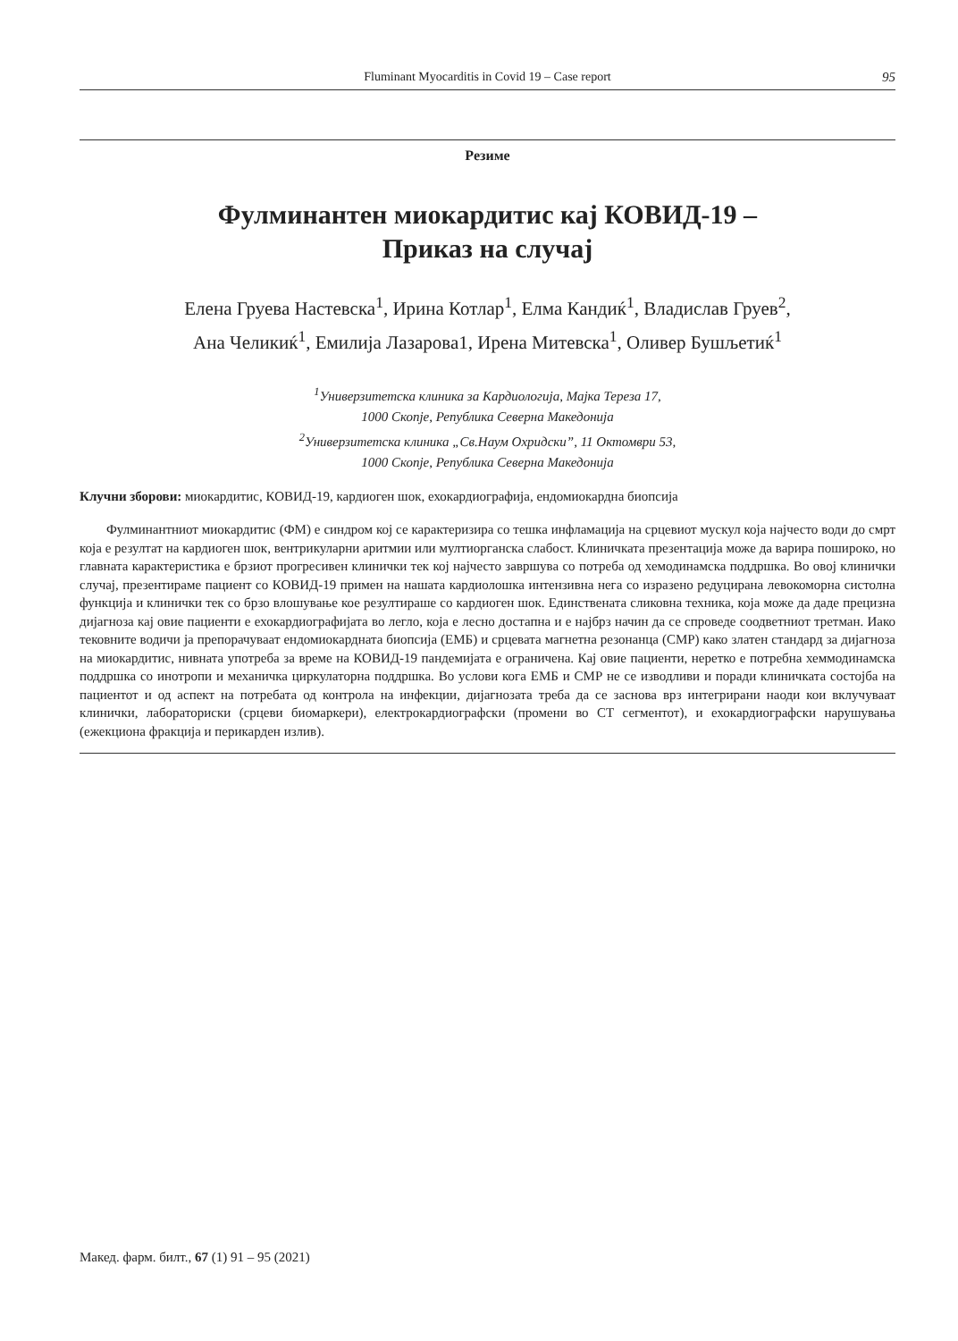Fluminant Myocarditis in Covid 19 – Case report
95
Резиме
Фулминантен миокардитис кај КОВИД-19 –
Приказ на случај
Елена Груева Настевска<sup>1</sup>, Ирина Котлар<sup>1</sup>, Елма Кандиќ<sup>1</sup>, Владислав Груев<sup>2</sup>,
Ана Челикиќ<sup>1</sup>, Емилија Лазарова1, Ирена Митевска<sup>1</sup>, Оливер Бушљетиќ<sup>1</sup>
<sup>1</sup> Универзитетска клиника за Кардиологија, Мајка Тереза 17,
1000 Скопје, Република Северна Македонија
<sup>2</sup> Универзитетска клиника „Св.Наум Охридски”, 11 Октомври 53,
1000 Скопје, Република Северна Македонија
Клучни зборови: миокардитис, КОВИД-19, кардиоген шок, ехокардиографија, ендомиокардна биопсија
Фулминантниот миокардитис (ФМ) е синдром кој се карактеризира со тешка инфламација на срцевиот мускул која најчесто води до смрт која е резултат на кардиоген шок, вентрикуларни аритмии или мултиорганска слабост. Клиничката презентација може да варира пошироко, но главната карактеристика е брзиот прогресивен клинички тек кој најчесто завршува со потреба од хемодинамска поддршка. Во овој клинички случај, презентираме пациент со КОВИД-19 примен на нашата кардиолошка интензивна нега со изразено редуцирана левокоморна систолна функција и клинички тек со брзо влошување кое резултираше со кардиоген шок. Единствената сликовна техника, која може да даде прецизна дијагноза кај овие пациенти е ехокардиографијата во легло, која е лесно достапна и е најбрз начин да се спроведе соодветниот третман. Иако тековните водичи ја препорачуваат ендомиокардната биопсија (ЕМБ) и срцевата магнетна резонанца (СМР) како златен стандард за дијагноза на миокардитис, нивната употреба за време на КОВИД-19 пандемијата е ограничена. Кај овие пациенти, неретко е потребна хеммодинамска поддршка со инотропи и механичка циркулаторна поддршка. Во услови кога ЕМБ и СМР не се изводливи и поради клиничката состојба на пациентот и од аспект на потребата од контрола на инфекции, дијагнозата треба да се заснова врз интегрирани наоди кои вклучуваат клинички, лабораториски (срцеви биомаркери), електрокардиографски (промени во СТ сегментот), и ехокардиографски нарушувања (ежекциона фракција и перикарден излив).
Макед. фарм. билт., 67 (1) 91 – 95 (2021)